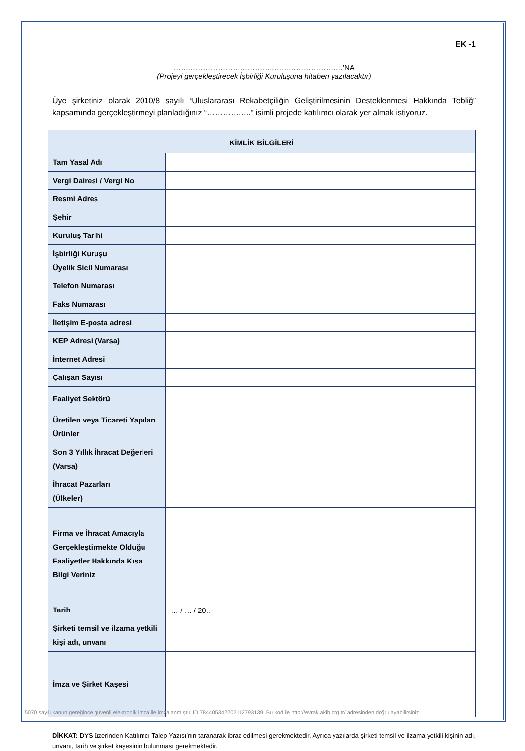EK -1
…………………………………..……………………….’NA
(Projeyi gerçekleştirecek İşbirliği Kuruluşuna hitaben yazılacaktır)
Üye şirketiniz olarak 2010/8 sayılı “Uluslararası Rekabetçiliğin Geliştirilmesinin Desteklenmesi Hakkında Tebliğ” kapsamında gerçekleştirmeyi planladığınız “……………..” isimli projede katılımcı olarak yer almak istiyoruz.
| KİMLİK BİLGİLERİ | |
| --- | --- |
| Tam Yasal Adı | |
| Vergi Dairesi / Vergi No | |
| Resmi Adres | |
| Şehir | |
| Kuruluş Tarihi | |
| İşbirliği Kuruşu Üyelik Sicil Numarası | |
| Telefon Numarası | |
| Faks Numarası | |
| İletişim E-posta adresi | |
| KEP Adresi (Varsa) | |
| İnternet Adresi | |
| Çalışan Sayısı | |
| Faaliyet Sektörü | |
| Üretilen veya Ticareti Yapılan Ürünler | |
| Son 3 Yıllık İhracat Değerleri (Varsa) | |
| İhracat Pazarları (Ülkeler) | |
| Firma ve İhracat Amacıyla Gerçekleştirmekte Olduğu Faaliyetler Hakkında Kısa Bilgi Veriniz | |
| Tarih | … / … / 20.. |
| Şirketi temsil ve ilzama yetkili kişi adı, unvanı | |
| İmza ve Şirket Kaşesi | |
DİKKAT: DYS üzerinden Katılımcı Talep Yazısı’nın taranarak ibraz edilmesi gerekmektedir. Ayrıca yazılarda şirketi temsil ve ilzama yetkili kişinin adı, unvanı, tarih ve şirket kaşesinin bulunması gerekmektedir.
5070 sayılı kanun gereğince güvenli elektronik imza ile imzalanmıştır. ID:78440534220211279313​9. Bu kod ile http://evrak.akib.org.tr/ adresinden doğrulayabilirsiniz.